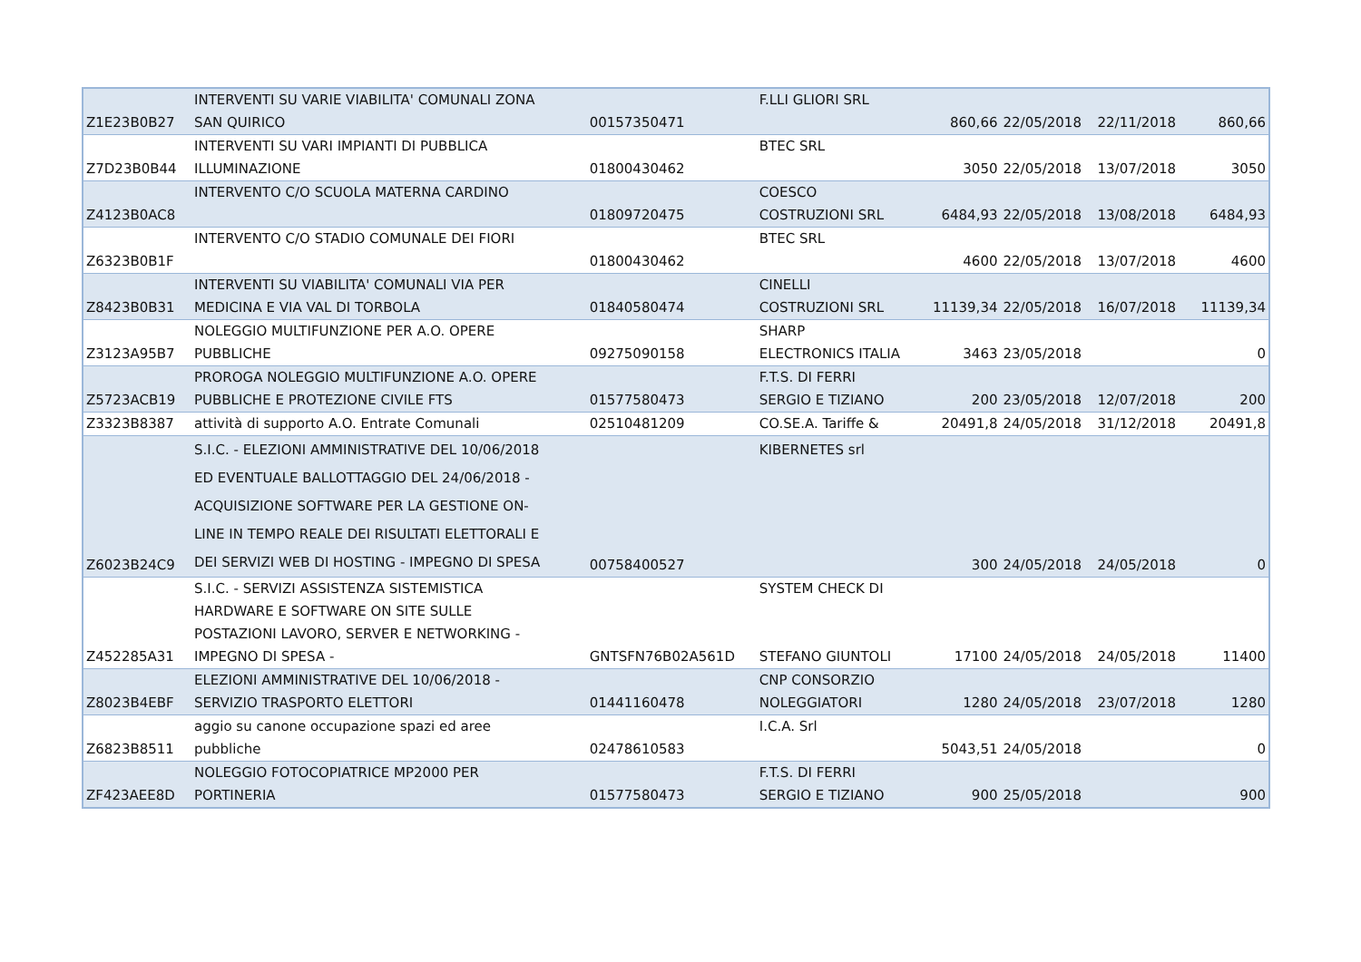| Z1E23B0B27 | INTERVENTI SU VARIE VIABILITA' COMUNALI ZONA SAN QUIRICO | 00157350471 | F.LLI GLIORI SRL | 860,66 | 22/05/2018 | 22/11/2018 | 860,66 |
| Z7D23B0B44 | INTERVENTI SU VARI IMPIANTI DI PUBBLICA ILLUMINAZIONE | 01800430462 | BTEC SRL | 3050 | 22/05/2018 | 13/07/2018 | 3050 |
| Z4123B0AC8 | INTERVENTO C/O SCUOLA MATERNA CARDINO | 01809720475 | COESCO COSTRUZIONI SRL | 6484,93 | 22/05/2018 | 13/08/2018 | 6484,93 |
| Z6323B0B1F | INTERVENTO C/O STADIO COMUNALE DEI FIORI | 01800430462 | BTEC SRL | 4600 | 22/05/2018 | 13/07/2018 | 4600 |
| Z8423B0B31 | INTERVENTI SU VIABILITA' COMUNALI VIA PER MEDICINA E VIA VAL DI TORBOLA | 01840580474 | CINELLI COSTRUZIONI SRL | 11139,34 | 22/05/2018 | 16/07/2018 | 11139,34 |
| Z3123A95B7 | NOLEGGIO MULTIFUNZIONE PER A.O. OPERE PUBBLICHE | 09275090158 | SHARP ELECTRONICS ITALIA | 3463 | 23/05/2018 | | 0 |
| Z5723ACB19 | PROROGA NOLEGGIO MULTIFUNZIONE A.O. OPERE PUBBLICHE E PROTEZIONE CIVILE FTS | 01577580473 | F.T.S. DI FERRI SERGIO E TIZIANO | 200 | 23/05/2018 | 12/07/2018 | 200 |
| Z3323B8387 | attività di supporto A.O. Entrate Comunali | 02510481209 | CO.SE.A. Tariffe & | 20491,8 | 24/05/2018 | 31/12/2018 | 20491,8 |
| Z6023B24C9 | S.I.C. - ELEZIONI AMMINISTRATIVE DEL 10/06/2018 ED EVENTUALE BALLOTTAGGIO DEL 24/06/2018 - ACQUISIZIONE SOFTWARE PER LA GESTIONE ON- LINE IN TEMPO REALE DEI RISULTATI ELETTORALI E DEI SERVIZI WEB DI HOSTING - IMPEGNO DI SPESA | 00758400527 | KIBERNETES srl | 300 | 24/05/2018 | 24/05/2018 | 0 |
| Z452285A31 | S.I.C. - SERVIZI ASSISTENZA SISTEMISTICA HARDWARE E SOFTWARE ON SITE SULLE POSTAZIONI LAVORO, SERVER E NETWORKING - IMPEGNO DI SPESA - | GNTSFN76B02A561D | SYSTEM CHECK DI STEFANO GIUNTOLI | 17100 | 24/05/2018 | 24/05/2018 | 11400 |
| Z8023B4EBF | ELEZIONI AMMINISTRATIVE DEL 10/06/2018 - SERVIZIO TRASPORTO ELETTORI | 01441160478 | CNP CONSORZIO NOLEGGIATORI | 1280 | 24/05/2018 | 23/07/2018 | 1280 |
| Z6823B8511 | aggio su canone occupazione spazi ed aree pubbliche | 02478610583 | I.C.A. Srl | 5043,51 | 24/05/2018 | | 0 |
| ZF423AEE8D | NOLEGGIO FOTOCOPIATRICE MP2000 PER PORTINERIA | 01577580473 | F.T.S. DI FERRI SERGIO E TIZIANO | 900 | 25/05/2018 | | 900 |